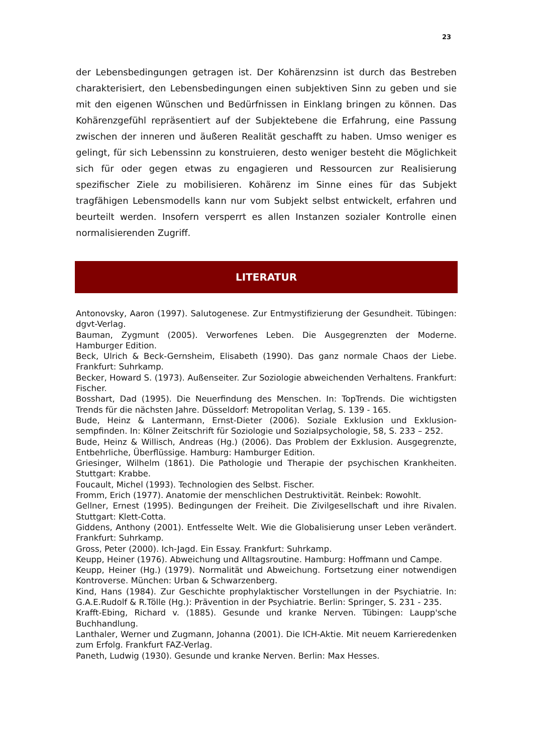23
der Lebensbedingungen getragen ist. Der Kohärenzsinn ist durch das Bestreben charakterisiert, den Lebensbedingungen einen subjektiven Sinn zu geben und sie mit den eigenen Wünschen und Bedürfnissen in Einklang bringen zu kön­nen. Das Kohärenzgefühl repräsentiert auf der Subjektebene die Erfahrung, eine Passung zwischen der inneren und äußeren Realität geschafft zu haben. Umso weniger es gelingt, für sich Lebenssinn zu konstruieren, desto weniger be­steht die Möglichkeit sich für oder gegen etwas zu engagieren und Ressourcen zur Realisierung spezifischer Ziele zu mobilisieren. Kohärenz im Sinne eines für das Subjekt tragfähigen Lebensmodells kann nur vom Subjekt selbst entwi­ckelt, erfahren und beurteilt werden. Insofern versperrt es allen Instanzen sozia­ler Kontrolle einen normalisierenden Zugriff.
LITERATUR
Antonovsky, Aaron (1997). Salutogenese. Zur Entmystifizierung der Gesundheit. Tü­bingen: dgvt-Verlag.
Bauman, Zygmunt (2005). Verworfenes Leben. Die Ausgegrenzten der Moderne. Hamburger Edition.
Beck, Ulrich & Beck-Gernsheim, Elisabeth (1990). Das ganz normale Chaos der Liebe. Frankfurt: Suhrkamp.
Becker, Howard S. (1973). Außenseiter. Zur Soziologie abweichenden Verhaltens. Frankfurt: Fischer.
Bosshart, Dad (1995). Die Neuerfindung des Menschen. In: TopTrends. Die wichtigsten Trends für die nächsten Jahre. Düsseldorf: Metropolitan Verlag, S. 139 - 165.
Bude, Heinz & Lantermann, Ernst-Dieter (2006). Soziale Exklusion und Exklusion­sempfinden. In: Kölner Zeitschrift für Soziologie und Sozialpsychologie, 58, S. 233 – 252.
Bude, Heinz & Willisch, Andreas (Hg.) (2006). Das Problem der Exklusion. Ausge­grenzte, Entbehrliche, Überflüssige. Hamburg: Hamburger Edition.
Griesinger, Wilhelm (1861). Die Pathologie und Therapie der psychischen Krankheiten. Stuttgart: Krabbe.
Foucault, Michel (1993). Technologien des Selbst. Fischer.
Fromm, Erich (1977). Anatomie der menschlichen Destruktivität. Reinbek: Rowohlt.
Gellner, Ernest (1995). Bedingungen der Freiheit. Die Zivilgesellschaft und ihre Rivalen. Stuttgart: Klett-Cotta.
Giddens, Anthony (2001). Entfesselte Welt. Wie die Globalisierung unser Leben verän­dert. Frankfurt: Suhrkamp.
Gross, Peter (2000). Ich-Jagd. Ein Essay. Frankfurt: Suhrkamp.
Keupp, Heiner (1976). Abweichung und Alltagsroutine. Hamburg: Hoffmann und Campe.
Keupp, Heiner (Hg.) (1979). Normalität und Abweichung. Fortsetzung einer notwen­digen Kontroverse. München: Urban & Schwarzenberg.
Kind, Hans (1984). Zur Geschichte prophylaktischer Vorstellungen in der Psychiatrie. In: G.A.E.Rudolf & R.Tölle (Hg.): Prävention in der Psychiatrie. Berlin: Springer, S. 231 - 235.
Krafft-Ebing, Richard v. (1885). Gesunde und kranke Nerven. Tübingen: Laupp'sche Buchhandlung.
Lanthaler, Werner und Zugmann, Johanna (2001). Die ICH-Aktie. Mit neuem Karrie­redenken zum Erfolg. Frankfurt FAZ-Verlag.
Paneth, Ludwig (1930). Gesunde und kranke Nerven. Berlin: Max Hesses.